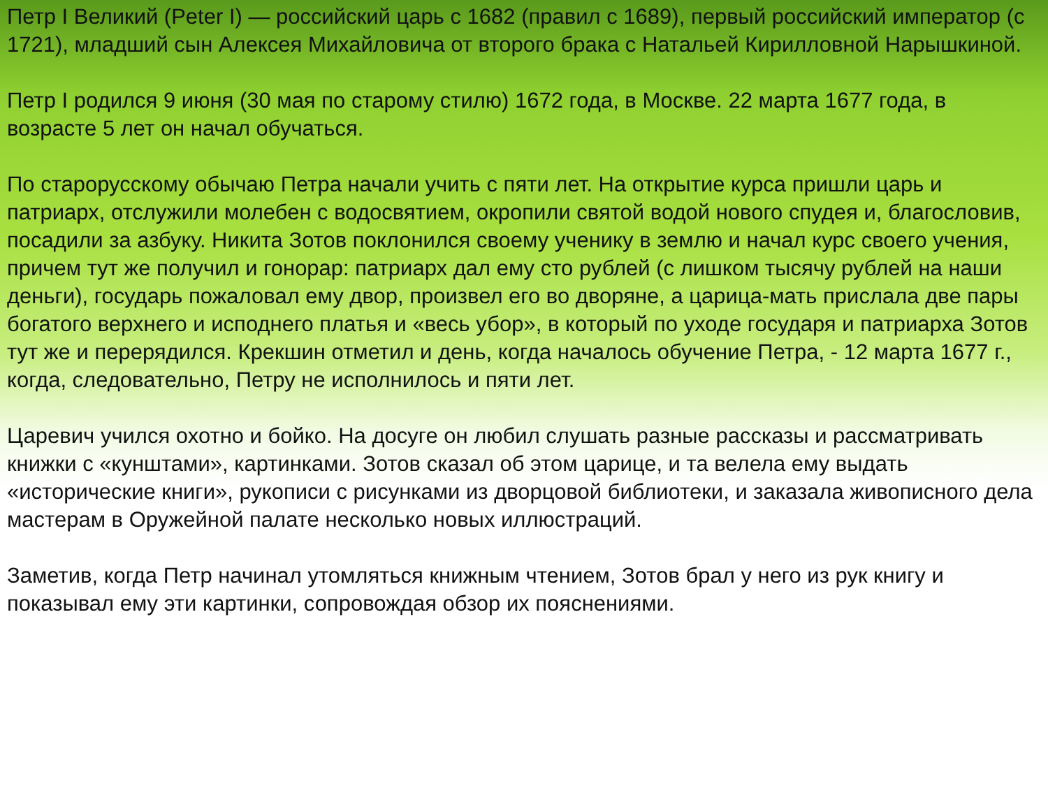Петр I Великий (Peter I) — российский царь с 1682 (правил с 1689), первый российский император (с 1721), младший сын Алексея Михайловича от второго брака с Натальей Кирилловной Нарышкиной.
Петр I родился 9 июня (30 мая по старому стилю) 1672 года, в Москве. 22 марта 1677 года, в возрасте 5 лет он начал обучаться.
По старорусскому обычаю Петра начали учить с пяти лет. На открытие курса пришли царь и патриарх, отслужили молебен с водосвятием, окропили святой водой нового спудея и, благословив, посадили за азбуку. Никита Зотов поклонился своему ученику в землю и начал курс своего учения, причем тут же получил и гонорар: патриарх дал ему сто рублей (с лишком тысячу рублей на наши деньги), государь пожаловал ему двор, произвел его во дворяне, а царица-мать прислала две пары богатого верхнего и исподнего платья и «весь убор», в который по уходе государя и патриарха Зотов тут же и перерядился. Крекшин отметил и день, когда началось обучение Петра, - 12 марта 1677 г., когда, следовательно, Петру не исполнилось и пяти лет.
Царевич учился охотно и бойко. На досуге он любил слушать разные рассказы и рассматривать книжки с «кунштами», картинками. Зотов сказал об этом царице, и та велела ему выдать «исторические книги», рукописи с рисунками из дворцовой библиотеки, и заказала живописного дела мастерам в Оружейной палате несколько новых иллюстраций.
Заметив, когда Петр начинал утомляться книжным чтением, Зотов брал у него из рук книгу и показывал ему эти картинки, сопровождая обзор их пояснениями.